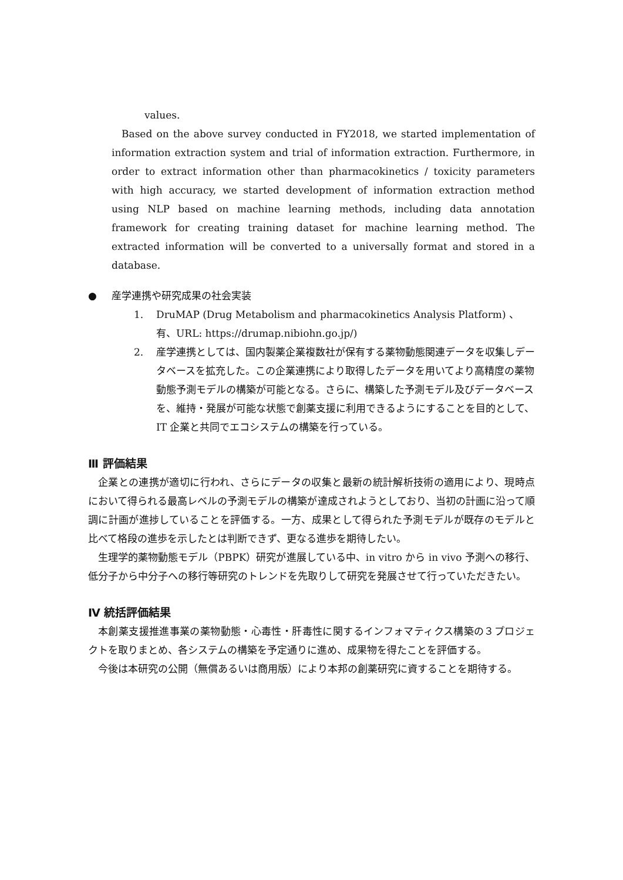values.
Based on the above survey conducted in FY2018, we started implementation of information extraction system and trial of information extraction. Furthermore, in order to extract information other than pharmacokinetics / toxicity parameters with high accuracy, we started development of information extraction method using NLP based on machine learning methods, including data annotation framework for creating training dataset for machine learning method. The extracted information will be converted to a universally format and stored in a database.
● 産学連携や研究成果の社会実装
1. DruMAP (Drug Metabolism and pharmacokinetics Analysis Platform) 、有、URL: https://drumap.nibiohn.go.jp/)
2. 産学連携としては、国内製薬企業複数社が保有する薬物動態関連データを収集しデータベースを拡充した。この企業連携により取得したデータを用いてより高精度の薬物動態予測モデルの構築が可能となる。さらに、構築した予測モデル及びデータベースを、維持・発展が可能な状態で創薬支援に利用できるようにすることを目的として、IT 企業と共同でエコシステムの構築を行っている。
Ⅲ 評価結果
企業との連携が適切に行われ、さらにデータの収集と最新の統計解析技術の適用により、現時点において得られる最高レベルの予測モデルの構築が達成されようとしており、当初の計画に沿って順調に計画が進捗していることを評価する。一方、成果として得られた予測モデルが既存のモデルと比べて格段の進歩を示したとは判断できず、更なる進歩を期待したい。
生理学的薬物動態モデル（PBPK）研究が進展している中、in vitro から in vivo 予測への移行、低分子から中分子への移行等研究のトレンドを先取りして研究を発展させて行っていただきたい。
Ⅳ 統括評価結果
本創薬支援推進事業の薬物動態・心毒性・肝毒性に関するインフォマティクス構築の３プロジェクトを取りまとめ、各システムの構築を予定通りに進め、成果物を得たことを評価する。
今後は本研究の公開（無償あるいは商用版）により本邦の創薬研究に資することを期待する。